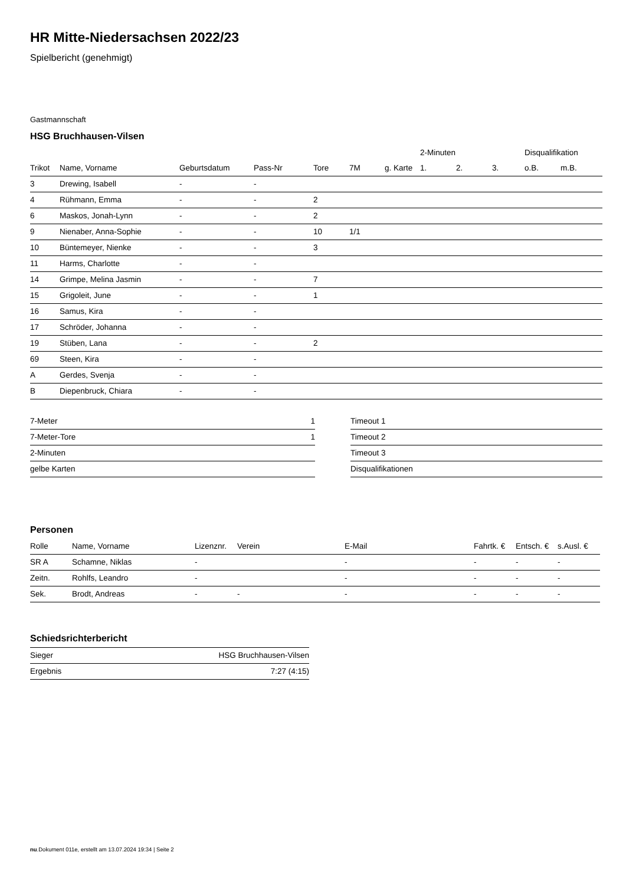HR Mitte-Niedersachsen 2022/23
Spielbericht (genehmigt)
Gastmannschaft
HSG Bruchhausen-Vilsen
| | | | | | | | 2-Minuten | | | Disqualifikation | |
| --- | --- | --- | --- | --- | --- | --- | --- | --- | --- | --- | --- |
| Trikot | Name, Vorname | Geburtsdatum | Pass-Nr | Tore | 7M | g. Karte | 1. | 2. | 3. | o.B. | m.B. |
| 3 | Drewing, Isabell | - | - | | | | | | | | |
| 4 | Rühmann, Emma | - | - | 2 | | | | | | | |
| 6 | Maskos, Jonah-Lynn | - | - | 2 | | | | | | | |
| 9 | Nienaber, Anna-Sophie | - | - | 10 | 1/1 | | | | | | |
| 10 | Büntemeyer, Nienke | - | - | 3 | | | | | | | |
| 11 | Harms, Charlotte | - | - | | | | | | | | |
| 14 | Grimpe, Melina Jasmin | - | - | 7 | | | | | | | |
| 15 | Grigoleit, June | - | - | 1 | | | | | | | |
| 16 | Samus, Kira | - | - | | | | | | | | |
| 17 | Schröder, Johanna | - | - | | | | | | | | |
| 19 | Stüben, Lana | - | - | 2 | | | | | | | |
| 69 | Steen, Kira | - | - | | | | | | | | |
| A | Gerdes, Svenja | - | - | | | | | | | | |
| B | Diepenbruck, Chiara | - | - | | | | | | | | |
| 7-Meter | 1 |
| 7-Meter-Tore | 1 |
| 2-Minuten | |
| gelbe Karten | |
| Timeout 1 |
| Timeout 2 |
| Timeout 3 |
| Disqualifikationen |
Personen
| Rolle | Name, Vorname | Lizenznr. | Verein | E-Mail | Fahrtk. € | Entsch. € | s.Ausl. € |
| --- | --- | --- | --- | --- | --- | --- | --- |
| SR A | Schamne, Niklas | - | | - | - | - | - |
| Zeitn. | Rohlfs, Leandro | - | | - | - | - | - |
| Sek. | Brodt, Andreas | - | - | - | - | - | - |
Schiedsrichterbericht
| Sieger | HSG Bruchhausen-Vilsen |
| Ergebnis | 7:27 (4:15) |
nu.Dokument 011e, erstellt am 13.07.2024 19:34 | Seite 2